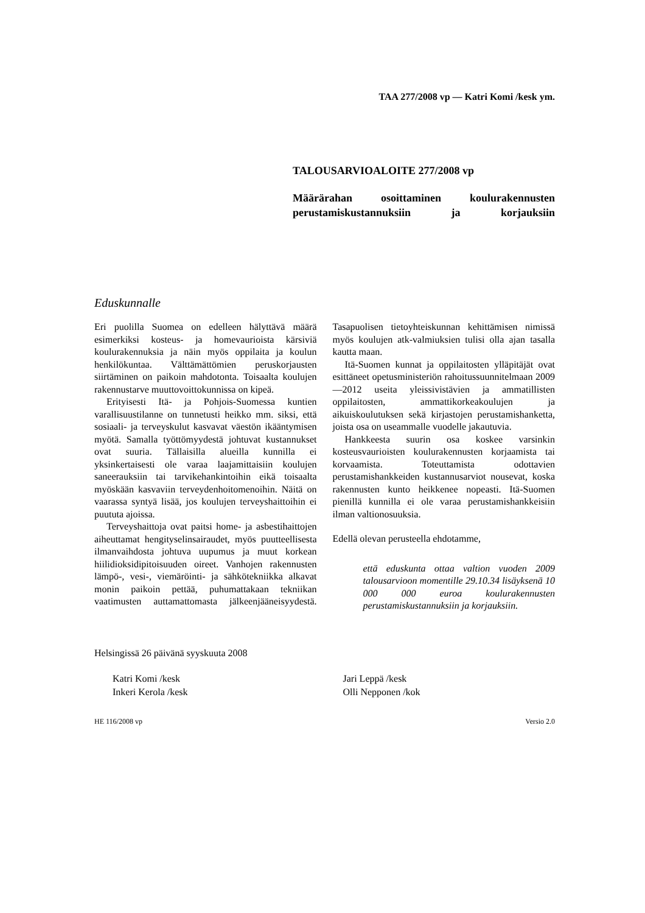TAA 277/2008 vp — Katri Komi /kesk ym.
TALOUSARVIOALOITE 277/2008 vp
Määrärahan osoittaminen koulurakennusten
perustamiskustannuksiin ja korjauksiin
Eduskunnalle
Eri puolilla Suomea on edelleen hälyttävä määrä esimerkiksi kosteus- ja homevaurioista kärsiviä koulurakennuksia ja näin myös oppilaita ja koulun henkilökuntaa. Välttämättömien peruskorjausten siirtäminen on paikoin mahdotonta. Toisaalta koulujen rakennustarve muuttovoittokunnissa on kipeä.
Erityisesti Itä- ja Pohjois-Suomessa kuntien varallisuustilanne on tunnetusti heikko mm. siksi, että sosiaali- ja terveyskulut kasvavat väestön ikääntymisen myötä. Samalla työttömyydestä johtuvat kustannukset ovat suuria. Tällaisilla alueilla kunnilla ei yksinkertaisesti ole varaa laajamittaisiin koulujen saneerauksiin tai tarvikehankintoihin eikä toisaalta myöskään kasvaviin terveydenhoitomenoihin. Näitä on vaarassa syntyä lisää, jos koulujen terveyshaittoihin ei puututa ajoissa.
Terveyshaittoja ovat paitsi home- ja asbestihaittojen aiheuttamat hengityselinsairaudet, myös puutteellisesta ilmanvaihdosta johtuva uupumus ja muut korkean hiilidioksidipitoisuuden oireet. Vanhojen rakennusten lämpö-, vesi-, viemäröinti- ja sähkötekniikka alkavat monin paikoin pettää, puhumattakaan tekniikan vaatimusten auttamattomasta jälkeenjääneisyydestä. Tasapuolisen tietoyhteiskunnan kehittämisen nimissä myös koulujen atk-valmiuksien tulisi olla ajan tasalla kautta maan.
Itä-Suomen kunnat ja oppilaitosten ylläpitäjät ovat esittäneet opetusministeriön rahoitussuunnitelmaan 2009—2012 useita yleissivistävien ja ammatillisten oppilaitosten, ammattikorkeakoulujen ja aikuiskoulutuksen sekä kirjastojen perustamishanketta, joista osa on useammalle vuodelle jakautuvia.
Hankkeesta suurin osa koskee varsinkin kosteusvaurioisten koulurakennusten korjaamista tai korvaamista. Toteuttamista odottavien perustamishankkeiden kustannusarviot nousevat, koska rakennusten kunto heikkenee nopeasti. Itä-Suomen pienillä kunnilla ei ole varaa perustamishankkeisiin ilman valtionosuuksia.
Edellä olevan perusteella ehdotamme,
että eduskunta ottaa valtion vuoden 2009 talousarvioon momentille 29.10.34 lisäyksenä 10 000 000 euroa koulurakennusten perustamiskustannuksiin ja korjauksiin.
Helsingissä 26 päivänä syyskuuta 2008
Katri Komi /kesk
Inkeri Kerola /kesk
Jari Leppä /kesk
Olli Nepponen /kok
HE 116/2008 vp Versio 2.0